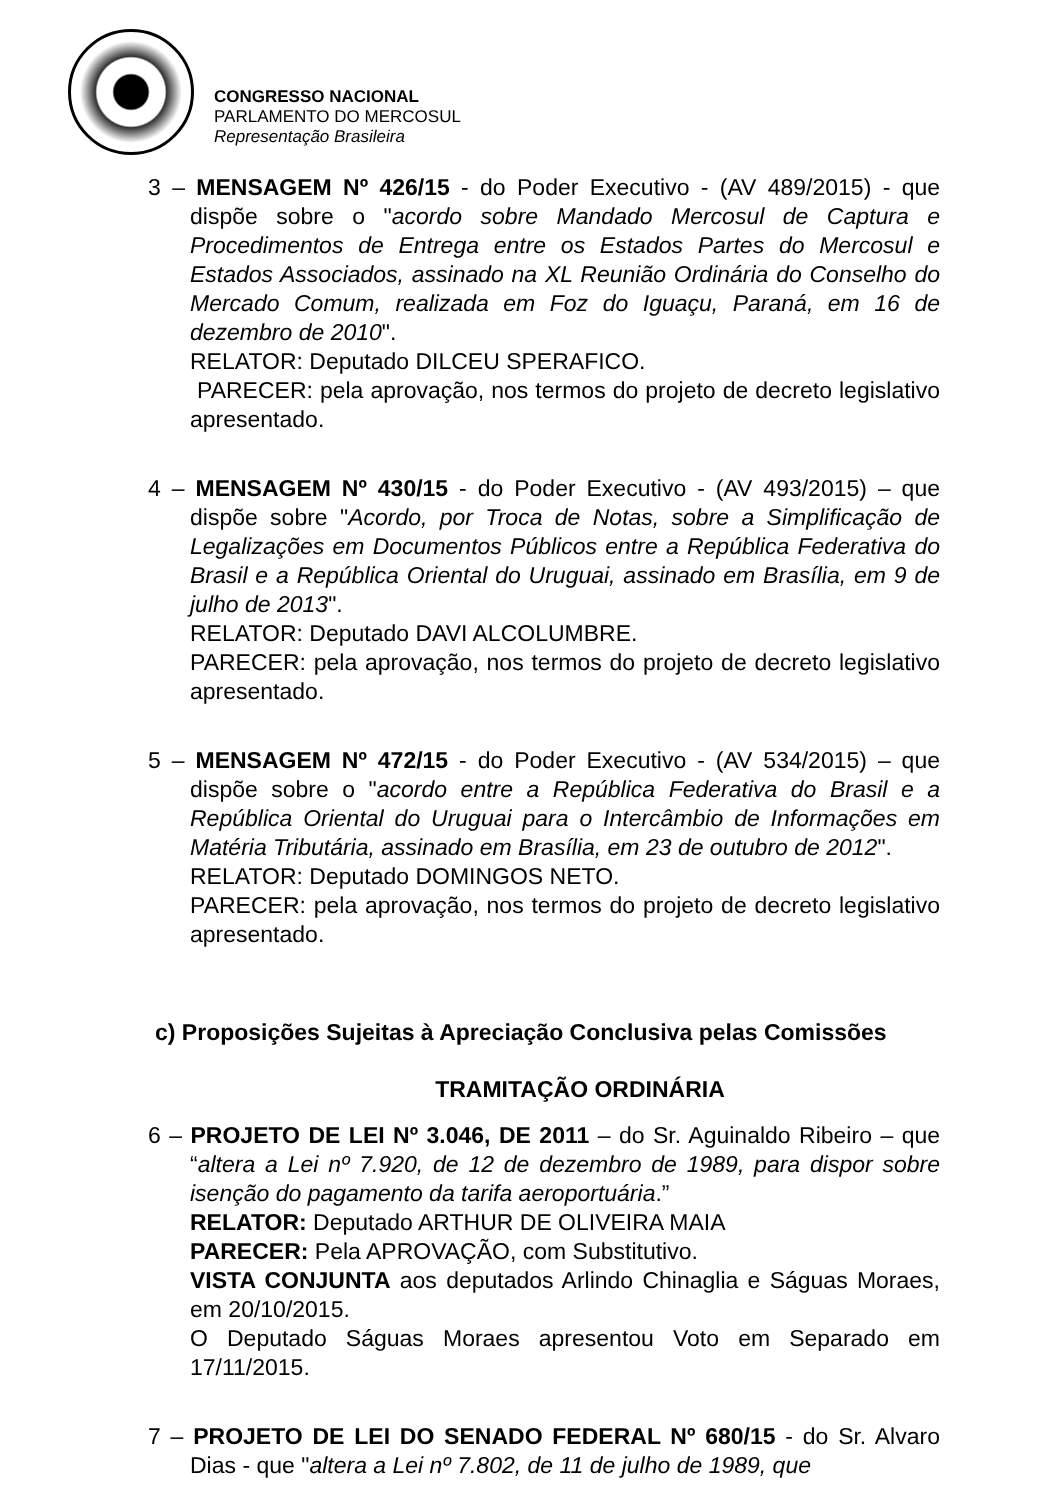CONGRESSO NACIONAL
PARLAMENTO DO MERCOSUL
Representação Brasileira
3 – MENSAGEM Nº 426/15 - do Poder Executivo - (AV 489/2015) - que dispõe sobre o "acordo sobre Mandado Mercosul de Captura e Procedimentos de Entrega entre os Estados Partes do Mercosul e Estados Associados, assinado na XL Reunião Ordinária do Conselho do Mercado Comum, realizada em Foz do Iguaçu, Paraná, em 16 de dezembro de 2010".
RELATOR: Deputado DILCEU SPERAFICO.
PARECER: pela aprovação, nos termos do projeto de decreto legislativo apresentado.
4 – MENSAGEM Nº 430/15 - do Poder Executivo - (AV 493/2015) – que dispõe sobre "Acordo, por Troca de Notas, sobre a Simplificação de Legalizações em Documentos Públicos entre a República Federativa do Brasil e a República Oriental do Uruguai, assinado em Brasília, em 9 de julho de 2013".
RELATOR: Deputado DAVI ALCOLUMBRE.
PARECER: pela aprovação, nos termos do projeto de decreto legislativo apresentado.
5 – MENSAGEM Nº 472/15 - do Poder Executivo - (AV 534/2015) – que dispõe sobre o "acordo entre a República Federativa do Brasil e a República Oriental do Uruguai para o Intercâmbio de Informações em Matéria Tributária, assinado em Brasília, em 23 de outubro de 2012".
RELATOR: Deputado DOMINGOS NETO.
PARECER: pela aprovação, nos termos do projeto de decreto legislativo apresentado.
c) Proposições Sujeitas à Apreciação Conclusiva pelas Comissões
TRAMITAÇÃO ORDINÁRIA
6 – PROJETO DE LEI Nº 3.046, DE 2011 – do Sr. Aguinaldo Ribeiro – que “altera a Lei nº 7.920, de 12 de dezembro de 1989, para dispor sobre isenção do pagamento da tarifa aeroportuária.”
RELATOR: Deputado ARTHUR DE OLIVEIRA MAIA
PARECER: Pela APROVAÇÃO, com Substitutivo.
VISTA CONJUNTA aos deputados Arlindo Chinaglia e Ságuas Moraes, em 20/10/2015.
O Deputado Ságuas Moraes apresentou Voto em Separado em 17/11/2015.
7 – PROJETO DE LEI DO SENADO FEDERAL Nº 680/15 - do Sr. Alvaro Dias - que "altera a Lei nº 7.802, de 11 de julho de 1989, que